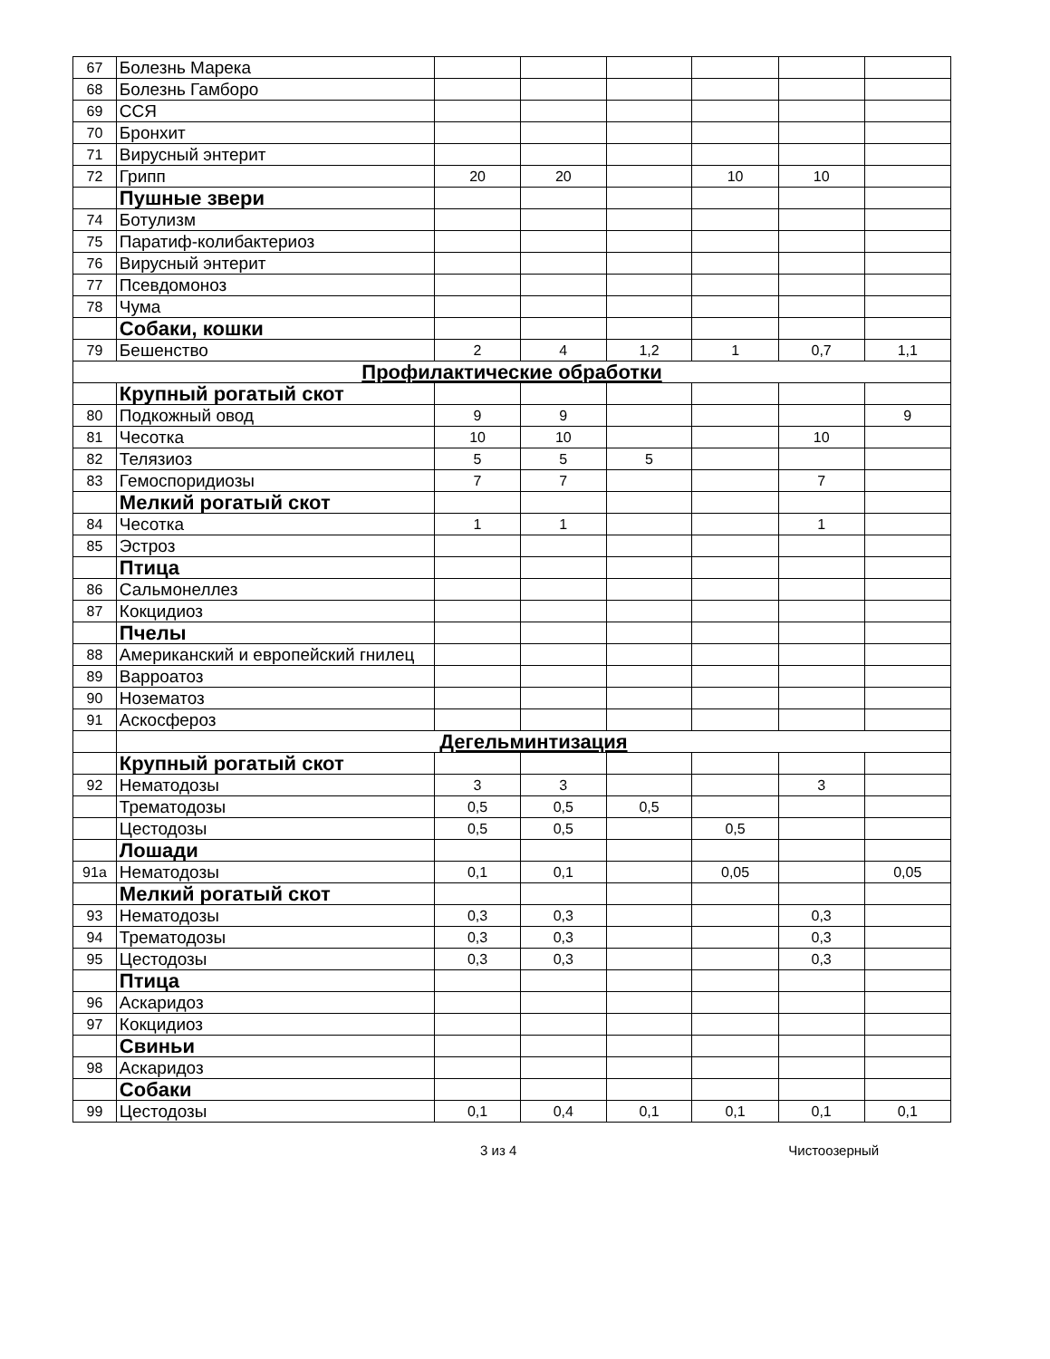| 67 | Болезнь Марека | | | | | | |
| 68 | Болезнь Гамборо | | | | | | |
| 69 | ССЯ | | | | | | |
| 70 | Бронхит | | | | | | |
| 71 | Вирусный энтерит | | | | | | |
| 72 | Грипп | 20 | 20 | | 10 | 10 | |
| | Пушные звери | | | | | | |
| 74 | Ботулизм | | | | | | |
| 75 | Паратиф-колибактериоз | | | | | | |
| 76 | Вирусный энтерит | | | | | | |
| 77 | Псевдомоноз | | | | | | |
| 78 | Чума | | | | | | |
| | Собаки, кошки | | | | | | |
| 79 | Бешенство | 2 | 4 | 1,2 | 1 | 0,7 | 1,1 |
| Профилактические обработки | | | | | | | |
| | Крупный рогатый скот | | | | | | |
| 80 | Подкожный овод | 9 | 9 | | | | 9 |
| 81 | Чесотка | 10 | 10 | | | 10 | |
| 82 | Телязиоз | 5 | 5 | 5 | | | |
| 83 | Гемоспоридиозы | 7 | 7 | | | 7 | |
| | Мелкий рогатый скот | | | | | | |
| 84 | Чесотка | 1 | 1 | | | 1 | |
| 85 | Эстроз | | | | | | |
| | Птица | | | | | | |
| 86 | Сальмонеллез | | | | | | |
| 87 | Кокцидиоз | | | | | | |
| | Пчелы | | | | | | |
| 88 | Американский и европейский гнилец | | | | | | |
| 89 | Варроатоз | | | | | | |
| 90 | Нозематоз | | | | | | |
| 91 | Аскосфероз | | | | | | |
| | Дегельминтизация | | | | | | |
| | Крупный рогатый скот | | | | | | |
| 92 | Нематодозы | 3 | 3 | | | 3 | |
| | Трематодозы | 0,5 | 0,5 | 0,5 | | | |
| | Цестодозы | 0,5 | 0,5 | | 0,5 | | |
| | Лошади | | | | | | |
| 91а | Нематодозы | 0,1 | 0,1 | | 0,05 | | 0,05 |
| | Мелкий рогатый скот | | | | | | |
| 93 | Нематодозы | 0,3 | 0,3 | | | 0,3 | |
| 94 | Трематодозы | 0,3 | 0,3 | | | 0,3 | |
| 95 | Цестодозы | 0,3 | 0,3 | | | 0,3 | |
| | Птица | | | | | | |
| 96 | Аскаридоз | | | | | | |
| 97 | Кокцидиоз | | | | | | |
| | Свиньи | | | | | | |
| 98 | Аскаридоз | | | | | | |
| | Собаки | | | | | | |
| 99 | Цестодозы | 0,1 | 0,4 | 0,1 | 0,1 | 0,1 | 0,1 |
3 из 4 Чистоозерный